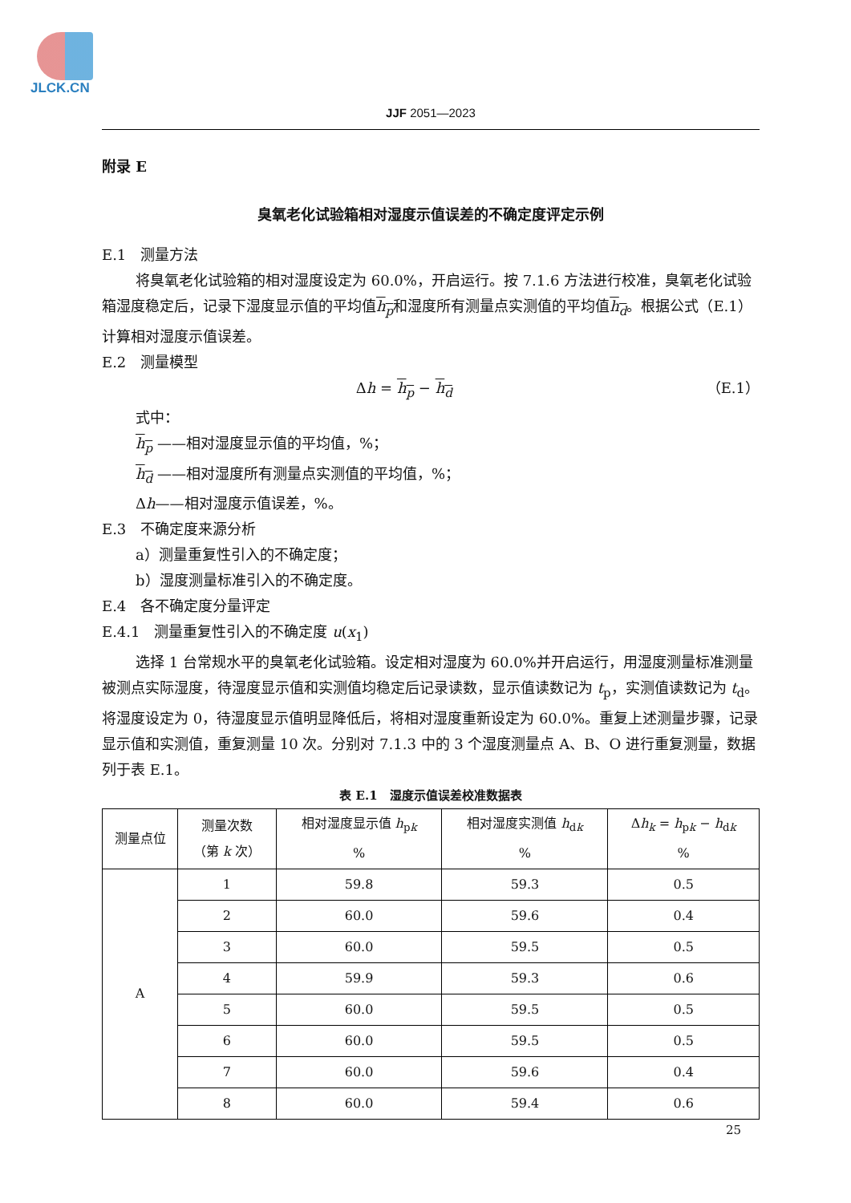JLCK.CN
JJF 2051—2023
附录 E
臭氧老化试验箱相对湿度示值误差的不确定度评定示例
E.1　测量方法
将臭氧老化试验箱的相对湿度设定为 60.0%，开启运行。按 7.1.6 方法进行校准，臭氧老化试验箱湿度稳定后，记录下湿度显示值的平均值h<sub>p</sub>和湿度所有测量点实测值的平均值h<sub>d</sub>。根据公式（E.1）计算相对湿度示值误差。
E.2　测量模型
Δh = h<sub>p</sub> − h<sub>d</sub> （E.1）
式中：
h<sub>p</sub> ——相对湿度显示值的平均值，%；
h<sub>d</sub> ——相对湿度所有测量点实测值的平均值，%；
Δh——相对湿度示值误差，%。
E.3　不确定度来源分析
a）测量重复性引入的不确定度；
b）湿度测量标准引入的不确定度。
E.4　各不确定度分量评定
E.4.1　测量重复性引入的不确定度 u(x<sub>1</sub>)
选择 1 台常规水平的臭氧老化试验箱。设定相对湿度为 60.0%并开启运行，用湿度测量标准测量被测点实际湿度，待湿度显示值和实测值均稳定后记录读数，显示值读数记为 t<sub>p</sub>，实测值读数记为 t<sub>d</sub>。将湿度设定为 0，待湿度显示值明显降低后，将相对湿度重新设定为 60.0%。重复上述测量步骤，记录显示值和实测值，重复测量 10 次。分别对 7.1.3 中的 3 个湿度测量点 A、B、O 进行重复测量，数据列于表 E.1。
表 E.1　湿度示值误差校准数据表
| 测量点位 | 测量次数 （第 k 次） | 相对湿度显示值 h<sub>pk</sub> % | 相对湿度实测值 h<sub>dk</sub> % | Δ h<sub>k</sub> = h<sub>pk</sub> − h<sub>dk</sub> % |
| --- | --- | --- | --- | --- |
| A | 1 | 59.8 | 59.3 | 0.5 |
| | 2 | 60.0 | 59.6 | 0.4 |
| | 3 | 60.0 | 59.5 | 0.5 |
| | 4 | 59.9 | 59.3 | 0.6 |
| | 5 | 60.0 | 59.5 | 0.5 |
| | 6 | 60.0 | 59.5 | 0.5 |
| | 7 | 60.0 | 59.6 | 0.4 |
| | 8 | 60.0 | 59.4 | 0.6 |
25